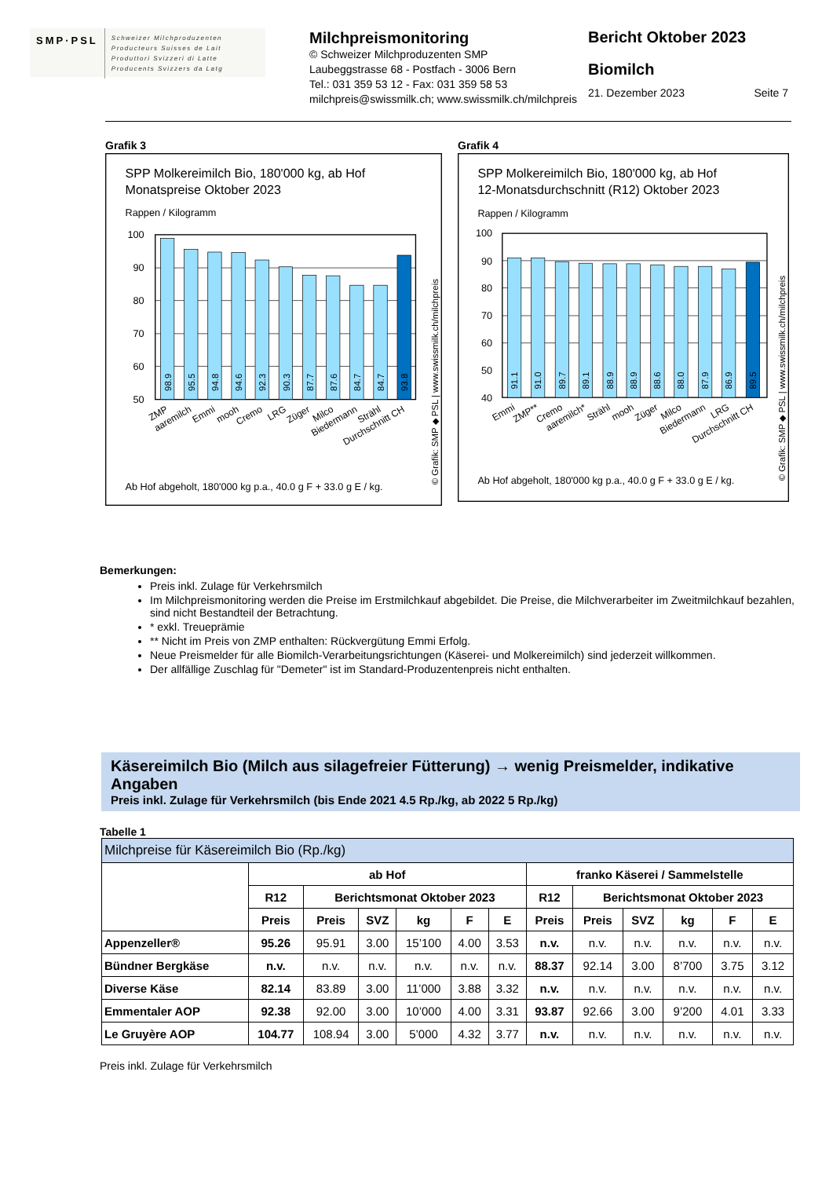SMP·PSL
Schweizer Milchproduzenten
Producteurs Suisses de Lait
Produttori Svizzeri di Latte
Producents Svizzers da Latg
Milchpreismonitoring
© Schweizer Milchproduzenten SMP
Laubeggstrasse 68 - Postfach - 3006 Bern
Tel.: 031 359 53 12 - Fax: 031 359 58 53
milchpreis@swissmilk.ch; www.swissmilk.ch/milchpreis
Bericht Oktober 2023
Biomilch
21. Dezember 2023 Seite 7
Grafik 3
SPP Molkereimilch Bio, 180'000 kg, ab Hof
Monatspreise Oktober 2023
Rappen / Kilogramm
100
90
80
70
60
50
98.9
95.5
94.8
94.6
92.3
90.3
87.7
87.6
84.7
84.7
93.8
ZMP
aaremilch
Emmi
mooh
Cremo
LRG
Züger
Milco
Biedermann
Strähl
Durchschnitt CH
Ab Hof abgeholt, 180'000 kg p.a., 40.0 g F + 33.0 g E / kg.
© Grafik: SMP ◆ PSL | www.swissmilk.ch/milchpreis
Grafik 4
SPP Molkereimilch Bio, 180'000 kg, ab Hof
12-Monatsdurchschnitt (R12) Oktober 2023
Rappen / Kilogramm
100
90
80
70
60
50
40
91.1
91.0
89.7
89.1
88.9
88.9
88.6
88.0
87.9
86.9
89.5
Emmi
ZMP**
Cremo
aaremilch*
Strähl
mooh
Züger
Milco
Biedermann
LRG
Durchschnitt CH
Ab Hof abgeholt, 180'000 kg p.a., 40.0 g F + 33.0 g E / kg.
© Grafik: SMP ◆ PSL | www.swissmilk.ch/milchpreis
Bemerkungen:
Preis inkl. Zulage für Verkehrsmilch
Im Milchpreismonitoring werden die Preise im Erstmilchkauf abgebildet. Die Preise, die Milchverarbeiter im Zweitmilchkauf bezahlen, sind nicht Bestandteil der Betrachtung.
* exkl. Treueprämie
** Nicht im Preis von ZMP enthalten: Rückvergütung Emmi Erfolg.
Neue Preismelder für alle Biomilch-Verarbeitungsrichtungen (Käserei- und Molkereimilch) sind jederzeit willkommen.
Der allfällige Zuschlag für "Demeter" ist im Standard-Produzentenpreis nicht enthalten.
Käsereimilch Bio (Milch aus silagefreier Fütterung) → wenig Preismelder, indikative Angaben
Preis inkl. Zulage für Verkehrsmilch (bis Ende 2021 4.5 Rp./kg, ab 2022 5 Rp./kg)
Tabelle 1
| Milchpreise für Käsereimilch Bio (Rp./kg) | | | | | | | | | | | | |
| --- | --- | --- | --- | --- | --- | --- | --- | --- | --- | --- | --- | --- |
| | ab Hof | | | | | | franko Käserei / Sammelstelle | | | | | |
| | R12 | Berichtsmonat Oktober 2023 | | | | | R12 | Berichtsmonat Oktober 2023 | | | | |
| | Preis | Preis | SVZ | kg | F | E | Preis | Preis | SVZ | kg | F | E |
| Appenzeller® | 95.26 | 95.91 | 3.00 | 15’100 | 4.00 | 3.53 | n.v. | n.v. | n.v. | n.v. | n.v. | n.v. |
| Bündner Bergkäse | n.v. | n.v. | n.v. | n.v. | n.v. | n.v. | 88.37 | 92.14 | 3.00 | 8’700 | 3.75 | 3.12 |
| Diverse Käse | 82.14 | 83.89 | 3.00 | 11’000 | 3.88 | 3.32 | n.v. | n.v. | n.v. | n.v. | n.v. | n.v. |
| Emmentaler AOP | 92.38 | 92.00 | 3.00 | 10’000 | 4.00 | 3.31 | 93.87 | 92.66 | 3.00 | 9’200 | 4.01 | 3.33 |
| Le Gruyère AOP | 104.77 | 108.94 | 3.00 | 5’000 | 4.32 | 3.77 | n.v. | n.v. | n.v. | n.v. | n.v. | n.v. |
Preis inkl. Zulage für Verkehrsmilch